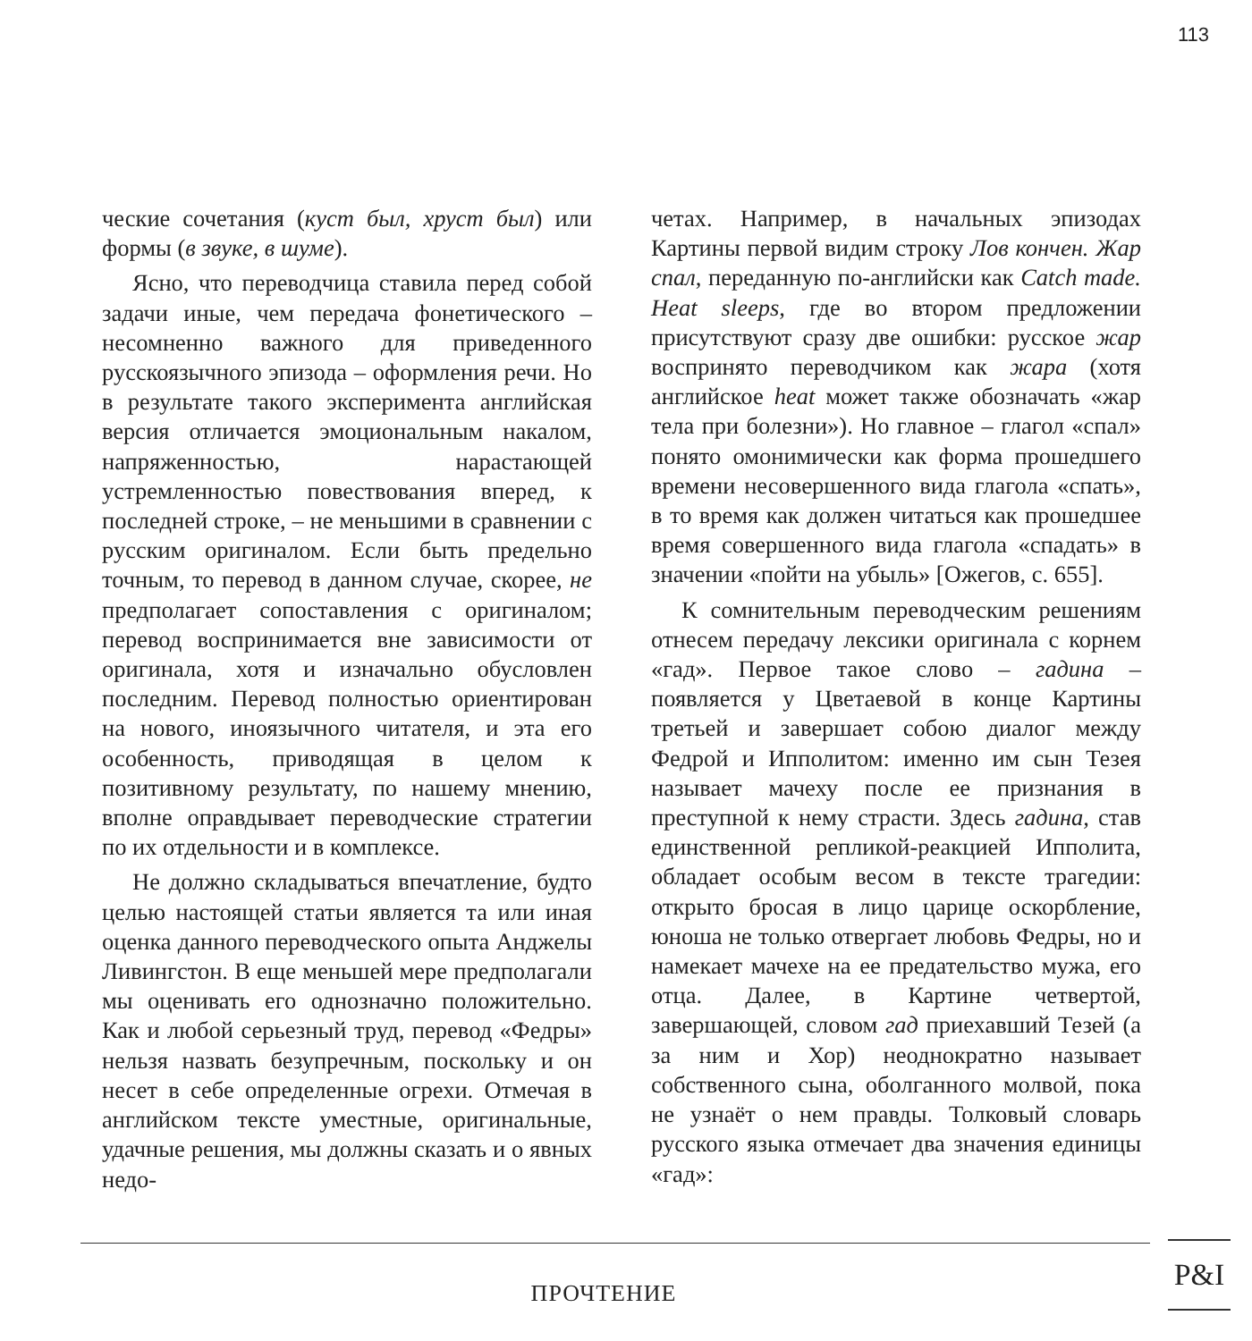113
ческие сочетания (куст был, хруст был) или формы (в звуке, в шуме).
Ясно, что переводчица ставила перед собой задачи иные, чем передача фонетического – несомненно важного для приведенного русскоязычного эпизода – оформления речи. Но в результате такого эксперимента английская версия отличается эмоциональным накалом, напряженностью, нарастающей устремленностью повествования вперед, к последней строке, – не меньшими в сравнении с русским оригиналом. Если быть предельно точным, то перевод в данном случае, скорее, не предполагает сопоставления с оригиналом; перевод воспринимается вне зависимости от оригинала, хотя и изначально обусловлен последним. Перевод полностью ориентирован на нового, иноязычного читателя, и эта его особенность, приводящая в целом к позитивному результату, по нашему мнению, вполне оправдывает переводческие стратегии по их отдельности и в комплексе.
Не должно складываться впечатление, будто целью настоящей статьи является та или иная оценка данного переводческого опыта Анджелы Ливингстон. В еще меньшей мере предполагали мы оценивать его однозначно положительно. Как и любой серьезный труд, перевод «Федры» нельзя назвать безупречным, поскольку и он несет в себе определенные огрехи. Отмечая в английском тексте уместные, оригинальные, удачные решения, мы должны сказать и о явных недо-
четах. Например, в начальных эпизодах Картины первой видим строку Лов кончен. Жар спал, переданную по-английски как Catch made. Heat sleeps, где во втором предложении присутствуют сразу две ошибки: русское жар воспринято переводчиком как жара (хотя английское heat может также обозначать «жар тела при болезни»). Но главное – глагол «спал» понято омонимически как форма прошедшего времени несовершенного вида глагола «спать», в то время как должен читаться как прошедшее время совершенного вида глагола «спадать» в значении «пойти на убыль» [Ожегов, с. 655].
К сомнительным переводческим решениям отнесем передачу лексики оригинала с корнем «гад». Первое такое слово – гадина – появляется у Цветаевой в конце Картины третьей и завершает собою диалог между Федрой и Ипполитом: именно им сын Тезея называет мачеху после ее признания в преступной к нему страсти. Здесь гадина, став единственной репликой-реакцией Ипполита, обладает особым весом в тексте трагедии: открыто бросая в лицо царице оскорбление, юноша не только отвергает любовь Федры, но и намекает мачехе на ее предательство мужа, его отца. Далее, в Картине четвертой, завершающей, словом гад приехавший Тезей (а за ним и Хор) неоднократно называет собственного сына, оболганного молвой, пока не узнаёт о нем правды. Толковый словарь русского языка отмечает два значения единицы «гад»:
ПРОЧТЕНИЕ
P&I